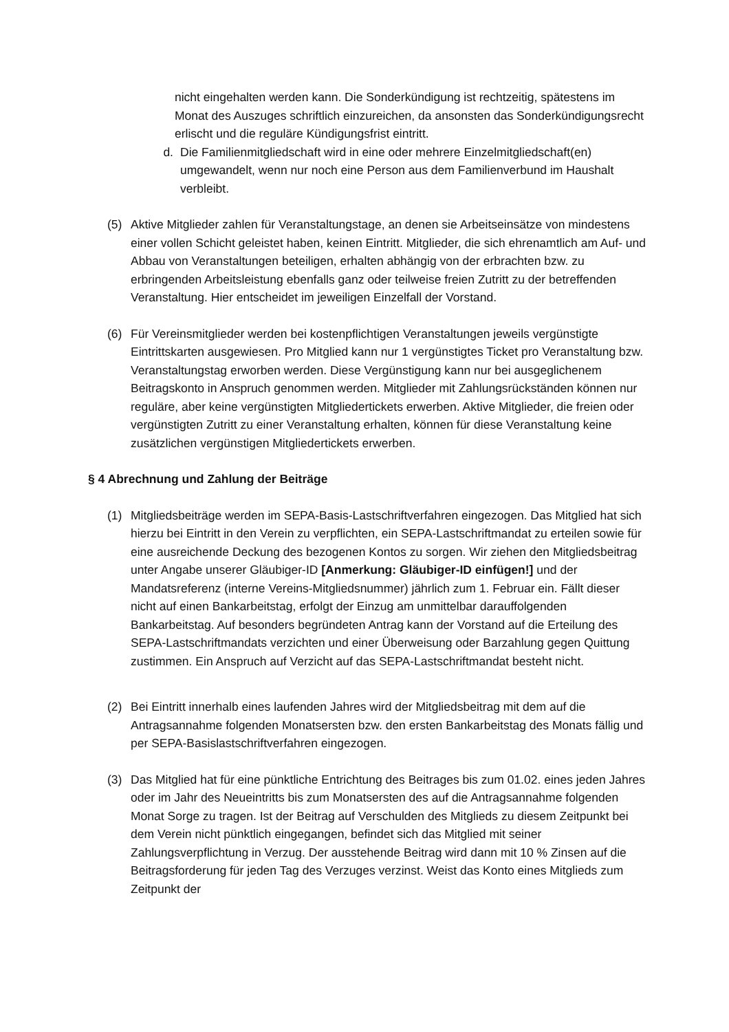nicht eingehalten werden kann. Die Sonderkündigung ist rechtzeitig, spätestens im Monat des Auszuges schriftlich einzureichen, da ansonsten das Sonderkündigungsrecht erlischt und die reguläre Kündigungsfrist eintritt.
d. Die Familienmitgliedschaft wird in eine oder mehrere Einzelmitgliedschaft(en) umgewandelt, wenn nur noch eine Person aus dem Familienverbund im Haushalt verbleibt.
(5) Aktive Mitglieder zahlen für Veranstaltungstage, an denen sie Arbeitseinsätze von mindestens einer vollen Schicht geleistet haben, keinen Eintritt. Mitglieder, die sich ehrenamtlich am Auf- und Abbau von Veranstaltungen beteiligen, erhalten abhängig von der erbrachten bzw. zu erbringenden Arbeitsleistung ebenfalls ganz oder teilweise freien Zutritt zu der betreffenden Veranstaltung. Hier entscheidet im jeweiligen Einzelfall der Vorstand.
(6) Für Vereinsmitglieder werden bei kostenpflichtigen Veranstaltungen jeweils vergünstigte Eintrittskarten ausgewiesen. Pro Mitglied kann nur 1 vergünstigtes Ticket pro Veranstaltung bzw. Veranstaltungstag erworben werden. Diese Vergünstigung kann nur bei ausgeglichenem Beitragskonto in Anspruch genommen werden. Mitglieder mit Zahlungsrückständen können nur reguläre, aber keine vergünstigten Mitgliedertickets erwerben. Aktive Mitglieder, die freien oder vergünstigten Zutritt zu einer Veranstaltung erhalten, können für diese Veranstaltung keine zusätzlichen vergünstigen Mitgliedertickets erwerben.
§ 4 Abrechnung und Zahlung der Beiträge
(1) Mitgliedsbeiträge werden im SEPA-Basis-Lastschriftverfahren eingezogen. Das Mitglied hat sich hierzu bei Eintritt in den Verein zu verpflichten, ein SEPA-Lastschriftmandat zu erteilen sowie für eine ausreichende Deckung des bezogenen Kontos zu sorgen. Wir ziehen den Mitgliedsbeitrag unter Angabe unserer Gläubiger-ID [Anmerkung: Gläubiger-ID einfügen!] und der Mandatsreferenz (interne Vereins-Mitgliedsnummer) jährlich zum 1. Februar ein. Fällt dieser nicht auf einen Bankarbeitstag, erfolgt der Einzug am unmittelbar darauffolgenden Bankarbeitstag. Auf besonders begründeten Antrag kann der Vorstand auf die Erteilung des SEPA-Lastschriftmandats verzichten und einer Überweisung oder Barzahlung gegen Quittung zustimmen. Ein Anspruch auf Verzicht auf das SEPA-Lastschriftmandat besteht nicht.
(2) Bei Eintritt innerhalb eines laufenden Jahres wird der Mitgliedsbeitrag mit dem auf die Antragsannahme folgenden Monatsersten bzw. den ersten Bankarbeitstag des Monats fällig und per SEPA-Basislastschriftverfahren eingezogen.
(3) Das Mitglied hat für eine pünktliche Entrichtung des Beitrages bis zum 01.02. eines jeden Jahres oder im Jahr des Neueintritts bis zum Monatsersten des auf die Antragsannahme folgenden Monat Sorge zu tragen. Ist der Beitrag auf Verschulden des Mitglieds zu diesem Zeitpunkt bei dem Verein nicht pünktlich eingegangen, befindet sich das Mitglied mit seiner Zahlungsverpflichtung in Verzug. Der ausstehende Beitrag wird dann mit 10 % Zinsen auf die Beitragsforderung für jeden Tag des Verzuges verzinst. Weist das Konto eines Mitglieds zum Zeitpunkt der